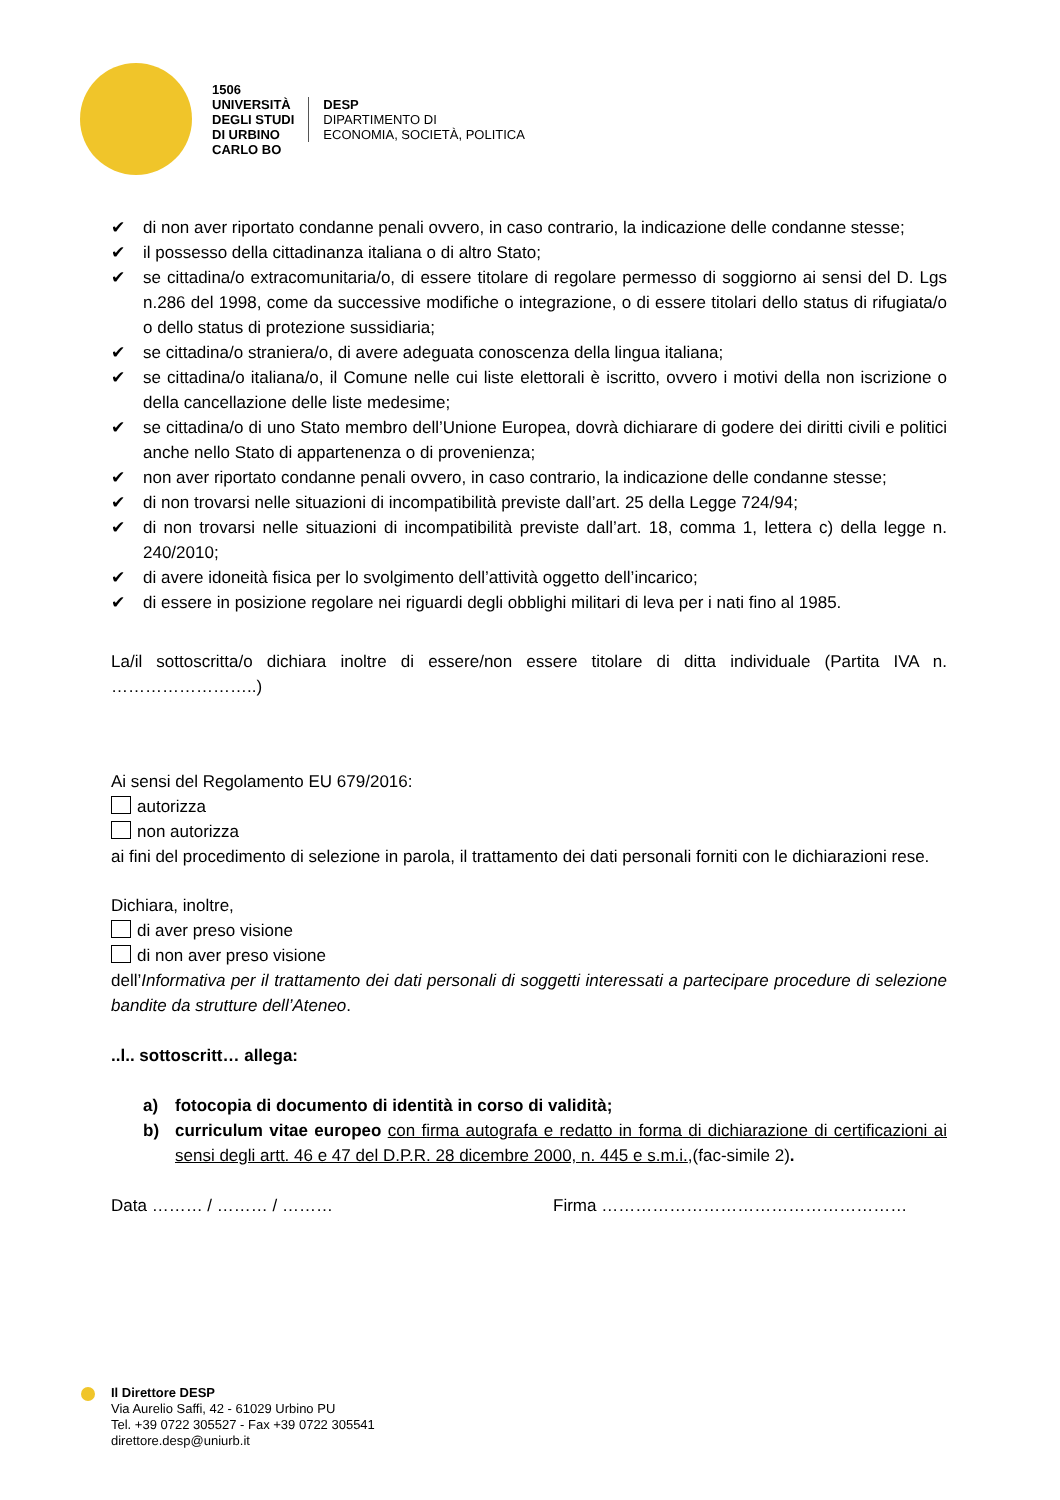1506
UNIVERSITÀ
DEGLI STUDI
DI URBINO
CARLO BO
DESP
DIPARTIMENTO DI
ECONOMIA, SOCIETÀ, POLITICA
✔ di non aver riportato condanne penali ovvero, in caso contrario, la indicazione delle condanne stesse;
✔ il possesso della cittadinanza italiana o di altro Stato;
✔ se cittadina/o extracomunitaria/o, di essere titolare di regolare permesso di soggiorno ai sensi del D. Lgs n.286 del 1998, come da successive modifiche o integrazione, o di essere titolari dello status di rifugiata/o o dello status di protezione sussidiaria;
✔ se cittadina/o straniera/o, di avere adeguata conoscenza della lingua italiana;
✔ se cittadina/o italiana/o, il Comune nelle cui liste elettorali è iscritto, ovvero i motivi della non iscrizione o della cancellazione delle liste medesime;
✔ se cittadina/o di uno Stato membro dell’Unione Europea, dovrà dichiarare di godere dei diritti civili e politici anche nello Stato di appartenenza o di provenienza;
✔ non aver riportato condanne penali ovvero, in caso contrario, la indicazione delle condanne stesse;
✔ di non trovarsi nelle situazioni di incompatibilità previste dall’art. 25 della Legge 724/94;
✔ di non trovarsi nelle situazioni di incompatibilità previste dall’art. 18, comma 1, lettera c) della legge n. 240/2010;
✔ di avere idoneità fisica per lo svolgimento dell’attività oggetto dell’incarico;
✔ di essere in posizione regolare nei riguardi degli obblighi militari di leva per i nati fino al 1985.
La/il sottoscritta/o dichiara inoltre di essere/non essere titolare di ditta individuale (Partita IVA n. ……………………..)
Ai sensi del Regolamento EU 679/2016:
autorizza
non autorizza
ai fini del procedimento di selezione in parola, il trattamento dei dati personali forniti con le dichiarazioni rese.
Dichiara, inoltre,
di aver preso visione
di non aver preso visione
dell’Informativa per il trattamento dei dati personali di soggetti interessati a partecipare procedure di selezione bandite da strutture dell’Ateneo.
..l.. sottoscritt… allega:
a) fotocopia di documento di identità in corso di validità;
b) curriculum vitae europeo con firma autografa e redatto in forma di dichiarazione di certificazioni ai sensi degli artt. 46 e 47 del D.P.R. 28 dicembre 2000, n. 445 e s.m.i.,(fac-simile 2).
Data ……… / ……… / ……… Firma ………………………………………………
Il Direttore DESP
Via Aurelio Saffi, 42 - 61029 Urbino PU
Tel. +39 0722 305527 - Fax +39 0722 305541
direttore.desp@uniurb.it